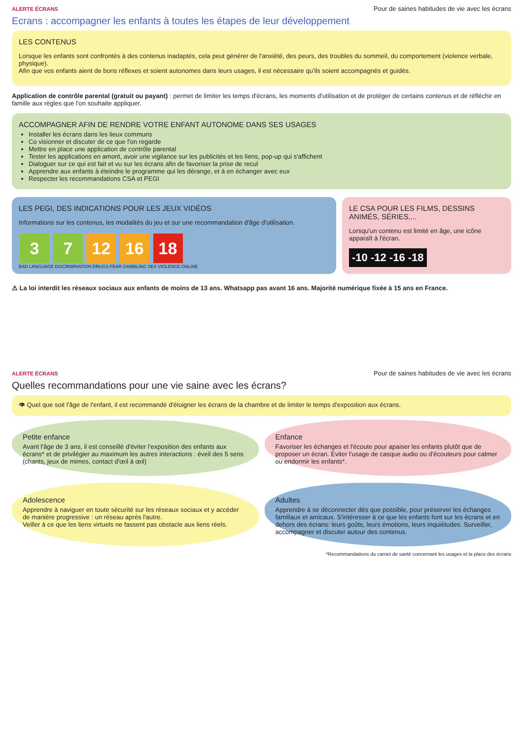ALERTE ÉCRANS Pour de saines habitudes de vie avec les écrans
Ecrans : accompagner les enfants à toutes les étapes de leur développement
LES CONTENUS
Lorsque les enfants sont confrontés à des contenus inadaptés, cela peut générer de l'anxiété, des peurs, des troubles du sommeil, du comportement (violence verbale, physique).
Afin que vos enfants aient de bons réflexes et soient autonomes dans leurs usages, il est nécessaire qu'ils soient accompagnés et guidés.
Application de contrôle parental (gratuit ou payant) : permet de limiter les temps d'écrans, les moments d'utilisation et de protéger de certains contenus et de réfléchir en famille aux règles que l'on souhaite appliquer.
ACCOMPAGNER AFIN DE RENDRE VOTRE ENFANT AUTONOME DANS SES USAGES
Installer les écrans dans les lieux communs
Co visionner et discuter de ce que l'on regarde
Mettre en place une application de contrôle parental
Tester les applications en amont, avoir une vigilance sur les publicités et les liens, pop-up qui s'affichent
Dialoguer sur ce qui est fait et vu sur les écrans afin de favoriser la prise de recul
Apprendre aux enfants à éteindre le programme qui les dérange, et à en échanger avec eux
Respecter les recommandations CSA et PEGI
LES PEGI, DES INDICATIONS POUR LES JEUX VIDÉOS
Informations sur les contenus, les modalités du jeu et sur une recommandation d'âge d'utilisation.
3 7 12 16 18
BAD LANGUAGE DISCRIMINATION DRUGS FEAR GAMBLING SEX VIOLENCE ONLINE
LE CSA POUR LES FILMS, DESSINS ANIMÉS, SÉRIES,...
Lorsqu'un contenu est limité en âge, une icône apparaît à l'écran.
-10 -12 -16 -18
⚠ La loi interdit les réseaux sociaux aux enfants de moins de 13 ans. Whatsapp pas avant 16 ans. Majorité numérique fixée à 15 ans en France.
ALERTE ÉCRANS Pour de saines habitudes de vie avec les écrans
Quelles recommandations pour une vie saine avec les écrans?
👁 Quel que soit l'âge de l'enfant, il est recommandé d'éloigner les écrans de la chambre et de limiter le temps d'exposition aux écrans.
Petite enfance
Avant l'âge de 3 ans, il est conseillé d'éviter l'exposition des enfants aux écrans* et de privilégier au maximum les autres interactions : éveil des 5 sens (chants, jeux de mimes, contact d'œil à œil)
Enfance
Favoriser les échanges et l'écoute pour apaiser les enfants plutôt que de proposer un écran. Eviter l'usage de casque audio ou d'écouteurs pour calmer ou endormir les enfants*.
Adolescence
Apprendre à naviguer en toute sécurité sur les réseaux sociaux et y accéder de manière progressive : un réseau après l'autre.
Veiller à ce que les liens virtuels ne fassent pas obstacle aux liens réels.
Adultes
Apprendre à se déconnecter dès que possible, pour préserver les échanges familiaux et amicaux. S'intéresser à ce que les enfants font sur les écrans et en dehors des écrans: leurs goûts, leurs émotions, leurs inquiétudes. Surveiller, accompagner et discuter autour des contenus.
*Recommandations du carnet de santé concernant les usages et la place des écrans